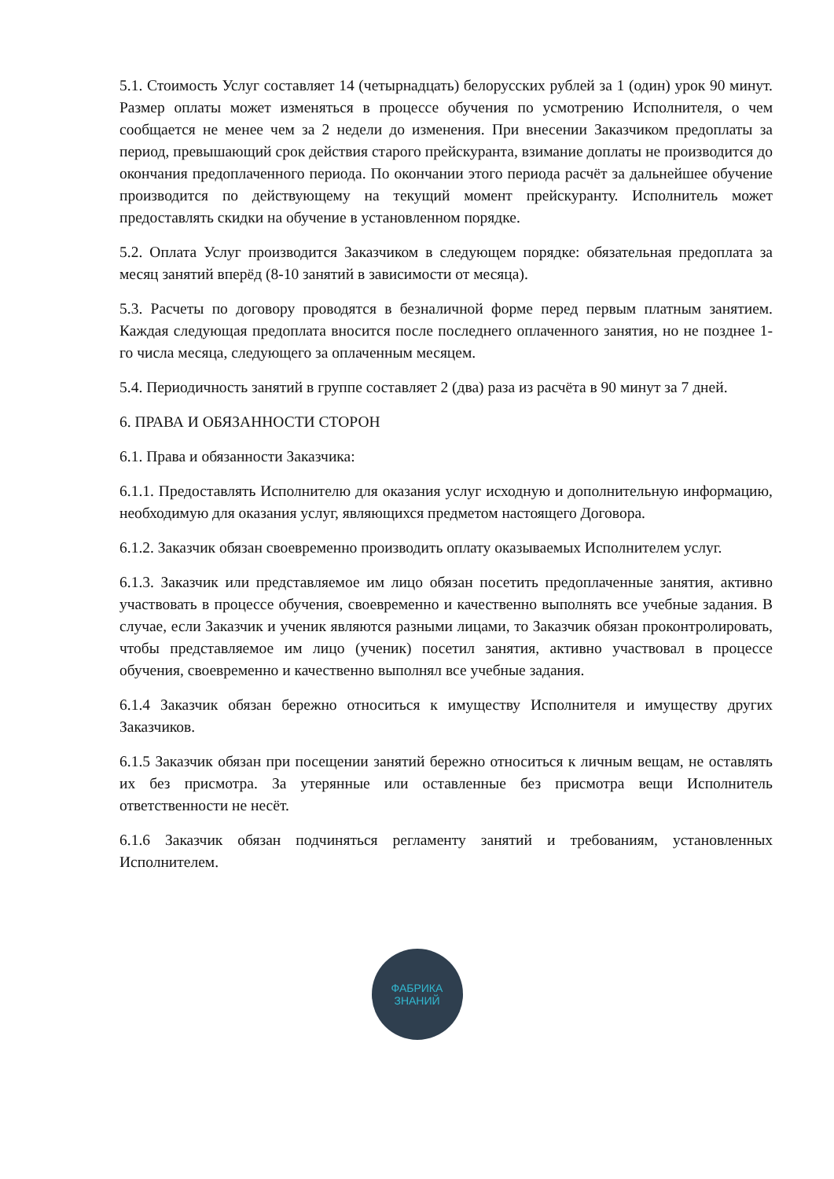5.1. Стоимость Услуг составляет 14 (четырнадцать) белорусских рублей за 1 (один) урок 90 минут. Размер оплаты может изменяться в процессе обучения по усмотрению Исполнителя, о чем сообщается не менее чем за 2 недели до изменения. При внесении Заказчиком предоплаты за период, превышающий срок действия старого прейскуранта, взимание доплаты не производится до окончания предоплаченного периода. По окончании этого периода расчёт за дальнейшее обучение производится по действующему на текущий момент прейскуранту. Исполнитель может предоставлять скидки на обучение в установленном порядке.
5.2. Оплата Услуг производится Заказчиком в следующем порядке: обязательная предоплата за месяц занятий вперёд (8-10 занятий в зависимости от месяца).
5.3. Расчеты по договору проводятся в безналичной форме перед первым платным занятием. Каждая следующая предоплата вносится после последнего оплаченного занятия, но не позднее 1-го числа месяца, следующего за оплаченным месяцем.
5.4. Периодичность занятий в группе составляет 2 (два) раза из расчёта в 90 минут за 7 дней.
6. ПРАВА И ОБЯЗАННОСТИ СТОРОН
6.1. Права и обязанности Заказчика:
6.1.1. Предоставлять Исполнителю для оказания услуг исходную и дополнительную информацию, необходимую для оказания услуг, являющихся предметом настоящего Договора.
6.1.2. Заказчик обязан своевременно производить оплату оказываемых Исполнителем услуг.
6.1.3. Заказчик или представляемое им лицо обязан посетить предоплаченные занятия, активно участвовать в процессе обучения, своевременно и качественно выполнять все учебные задания. В случае, если Заказчик и ученик являются разными лицами, то Заказчик обязан проконтролировать, чтобы представляемое им лицо (ученик) посетил занятия, активно участвовал в процессе обучения, своевременно и качественно выполнял все учебные задания.
6.1.4 Заказчик обязан бережно относиться к имуществу Исполнителя и имуществу других Заказчиков.
6.1.5 Заказчик обязан при посещении занятий бережно относиться к личным вещам, не оставлять их без присмотра. За утерянные или оставленные без присмотра вещи Исполнитель ответственности не несёт.
6.1.6 Заказчик обязан подчиняться регламенту занятий и требованиям, установленных Исполнителем.
ФАБРИКА
ЗНАНИЙ